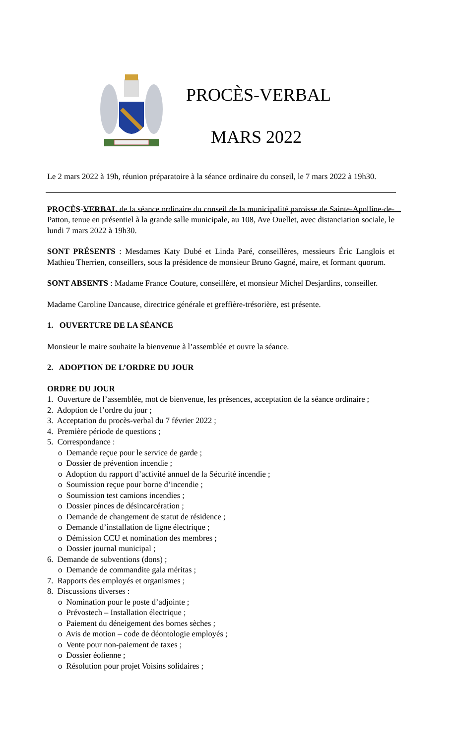PROCÈS-VERBAL
MARS 2022
Le 2 mars 2022 à 19h, réunion préparatoire à la séance ordinaire du conseil, le 7 mars 2022 à 19h30.
PROCÈS-VERBAL de la séance ordinaire du conseil de la municipalité paroisse de Sainte-Apolline-de-Patton, tenue en présentiel à la grande salle municipale, au 108, Ave Ouellet, avec distanciation sociale, le lundi 7 mars 2022 à 19h30.
SONT PRÉSENTS : Mesdames Katy Dubé et Linda Paré, conseillères, messieurs Éric Langlois et Mathieu Therrien, conseillers, sous la présidence de monsieur Bruno Gagné, maire, et formant quorum.
SONT ABSENTS : Madame France Couture, conseillère, et monsieur Michel Desjardins, conseiller.
Madame Caroline Dancause, directrice générale et greffière-trésorière, est présente.
1. OUVERTURE DE LA SÉANCE
Monsieur le maire souhaite la bienvenue à l’assemblée et ouvre la séance.
2. ADOPTION DE L’ORDRE DU JOUR
ORDRE DU JOUR
1. Ouverture de l’assemblée, mot de bienvenue, les présences, acceptation de la séance ordinaire ;
2. Adoption de l’ordre du jour ;
3. Acceptation du procès-verbal du 7 février 2022 ;
4. Première période de questions ;
5. Correspondance :
o Demande reçue pour le service de garde ;
o Dossier de prévention incendie ;
o Adoption du rapport d’activité annuel de la Sécurité incendie ;
o Soumission reçue pour borne d’incendie ;
o Soumission test camions incendies ;
o Dossier pinces de désincarcération ;
o Demande de changement de statut de résidence ;
o Demande d’installation de ligne électrique ;
o Démission CCU et nomination des membres ;
o Dossier journal municipal ;
6. Demande de subventions (dons) ;
o Demande de commandite gala méritas ;
7. Rapports des employés et organismes ;
8. Discussions diverses :
o Nomination pour le poste d’adjointe ;
o Prévostech – Installation électrique ;
o Paiement du déneigement des bornes sèches ;
o Avis de motion – code de déontologie employés ;
o Vente pour non-paiement de taxes ;
o Dossier éolienne ;
o Résolution pour projet Voisins solidaires ;